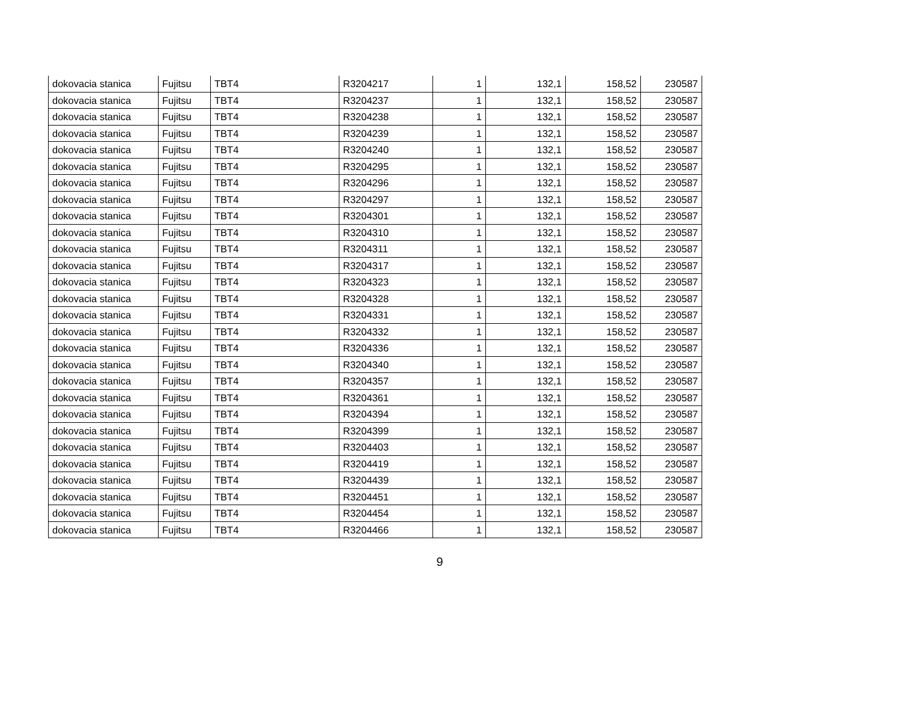| dokovacia stanica | Fujitsu | TBT4 | R3204217 | 1 | 132,1 | 158,52 | 230587 |
| dokovacia stanica | Fujitsu | TBT4 | R3204237 | 1 | 132,1 | 158,52 | 230587 |
| dokovacia stanica | Fujitsu | TBT4 | R3204238 | 1 | 132,1 | 158,52 | 230587 |
| dokovacia stanica | Fujitsu | TBT4 | R3204239 | 1 | 132,1 | 158,52 | 230587 |
| dokovacia stanica | Fujitsu | TBT4 | R3204240 | 1 | 132,1 | 158,52 | 230587 |
| dokovacia stanica | Fujitsu | TBT4 | R3204295 | 1 | 132,1 | 158,52 | 230587 |
| dokovacia stanica | Fujitsu | TBT4 | R3204296 | 1 | 132,1 | 158,52 | 230587 |
| dokovacia stanica | Fujitsu | TBT4 | R3204297 | 1 | 132,1 | 158,52 | 230587 |
| dokovacia stanica | Fujitsu | TBT4 | R3204301 | 1 | 132,1 | 158,52 | 230587 |
| dokovacia stanica | Fujitsu | TBT4 | R3204310 | 1 | 132,1 | 158,52 | 230587 |
| dokovacia stanica | Fujitsu | TBT4 | R3204311 | 1 | 132,1 | 158,52 | 230587 |
| dokovacia stanica | Fujitsu | TBT4 | R3204317 | 1 | 132,1 | 158,52 | 230587 |
| dokovacia stanica | Fujitsu | TBT4 | R3204323 | 1 | 132,1 | 158,52 | 230587 |
| dokovacia stanica | Fujitsu | TBT4 | R3204328 | 1 | 132,1 | 158,52 | 230587 |
| dokovacia stanica | Fujitsu | TBT4 | R3204331 | 1 | 132,1 | 158,52 | 230587 |
| dokovacia stanica | Fujitsu | TBT4 | R3204332 | 1 | 132,1 | 158,52 | 230587 |
| dokovacia stanica | Fujitsu | TBT4 | R3204336 | 1 | 132,1 | 158,52 | 230587 |
| dokovacia stanica | Fujitsu | TBT4 | R3204340 | 1 | 132,1 | 158,52 | 230587 |
| dokovacia stanica | Fujitsu | TBT4 | R3204357 | 1 | 132,1 | 158,52 | 230587 |
| dokovacia stanica | Fujitsu | TBT4 | R3204361 | 1 | 132,1 | 158,52 | 230587 |
| dokovacia stanica | Fujitsu | TBT4 | R3204394 | 1 | 132,1 | 158,52 | 230587 |
| dokovacia stanica | Fujitsu | TBT4 | R3204399 | 1 | 132,1 | 158,52 | 230587 |
| dokovacia stanica | Fujitsu | TBT4 | R3204403 | 1 | 132,1 | 158,52 | 230587 |
| dokovacia stanica | Fujitsu | TBT4 | R3204419 | 1 | 132,1 | 158,52 | 230587 |
| dokovacia stanica | Fujitsu | TBT4 | R3204439 | 1 | 132,1 | 158,52 | 230587 |
| dokovacia stanica | Fujitsu | TBT4 | R3204451 | 1 | 132,1 | 158,52 | 230587 |
| dokovacia stanica | Fujitsu | TBT4 | R3204454 | 1 | 132,1 | 158,52 | 230587 |
| dokovacia stanica | Fujitsu | TBT4 | R3204466 | 1 | 132,1 | 158,52 | 230587 |
9